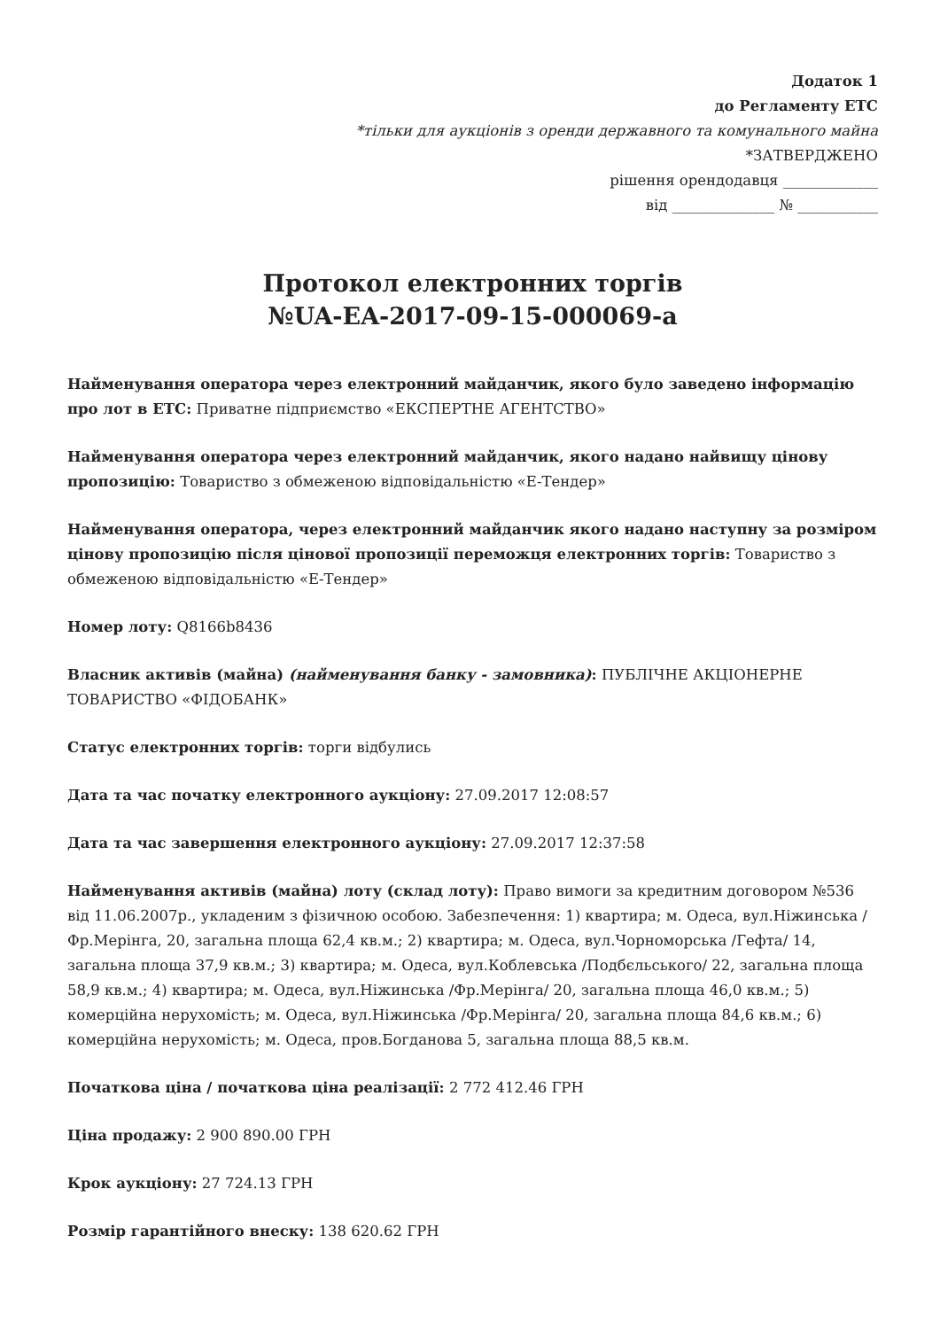Додаток 1
до Регламенту ЕТС
*тільки для аукціонів з оренди державного та комунального майна
*ЗАТВЕРДЖЕНО
рішення орендодавця _____________
від ______________ № ___________
Протокол електронних торгів
№UA-EA-2017-09-15-000069-a
Найменування оператора через електронний майданчик, якого було заведено інформацію про лот в ЕТС: Приватне підприємство «ЕКСПЕРТНЕ АГЕНТСТВО»
Найменування оператора через електронний майданчик, якого надано найвищу цінову пропозицію: Товариство з обмеженою відповідальністю «Е-Тендер»
Найменування оператора, через електронний майданчик якого надано наступну за розміром цінову пропозицію після цінової пропозиції переможця електронних торгів: Товариство з обмеженою відповідальністю «Е-Тендер»
Номер лоту: Q8166b8436
Власник активів (майна) (найменування банку - замовника): ПУБЛІЧНЕ АКЦІОНЕРНЕ ТОВАРИСТВО «ФІДОБАНК»
Статус електронних торгів: торги відбулись
Дата та час початку електронного аукціону: 27.09.2017 12:08:57
Дата та час завершення електронного аукціону: 27.09.2017 12:37:58
Найменування активів (майна) лоту (склад лоту): Право вимоги за кредитним договором №536 від 11.06.2007р., укладеним з фізичною особою. Забезпечення: 1) квартира; м. Одеса, вул.Ніжинська /Фр.Мерінга, 20, загальна площа 62,4 кв.м.; 2) квартира; м. Одеса, вул.Чорноморська /Гефта/ 14, загальна площа 37,9 кв.м.; 3) квартира; м. Одеса, вул.Коблевська /Подбєльського/ 22, загальна площа 58,9 кв.м.; 4) квартира; м. Одеса, вул.Ніжинська /Фр.Мерінга/ 20, загальна площа 46,0 кв.м.; 5) комерційна нерухомість; м. Одеса, вул.Ніжинська /Фр.Мерінга/ 20, загальна площа 84,6 кв.м.; 6) комерційна нерухомість; м. Одеса, пров.Богданова 5, загальна площа 88,5 кв.м.
Початкова ціна / початкова ціна реалізації: 2 772 412.46 ГРН
Ціна продажу: 2 900 890.00 ГРН
Крок аукціону: 27 724.13 ГРН
Розмір гарантійного внеску: 138 620.62 ГРН